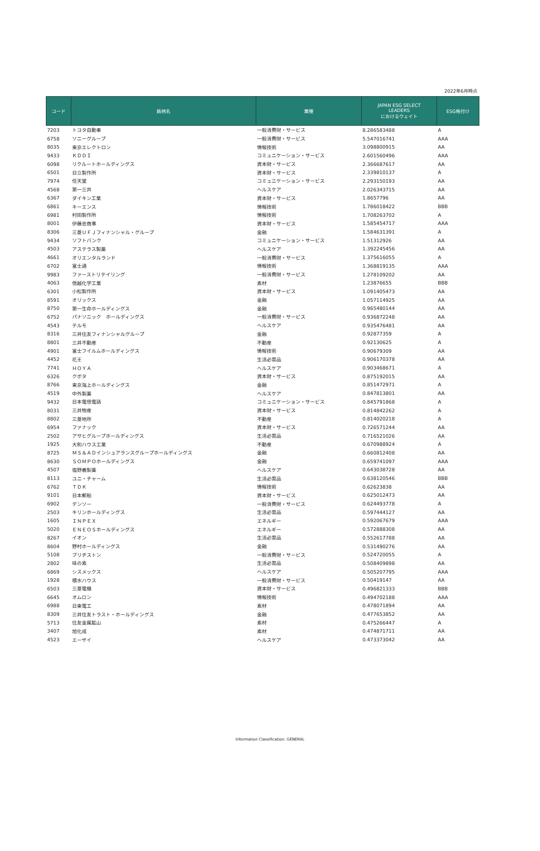2022年6月時点
| コード | 銘柄名 | 業種 | JAPAN ESG SELECT LEADERS におけるウェイト | ESG格付け |
| --- | --- | --- | --- | --- |
| 7203 | トヨタ自動車 | 一般消費財・サービス | 8.286583488 | A |
| 6758 | ソニーグループ | 一般消費財・サービス | 5.547016741 | AAA |
| 8035 | 東京エレクトロン | 情報技術 | 3.098800915 | AA |
| 9433 | ＫＤＤＩ | コミュニケーション・サービス | 2.601560496 | AAA |
| 6098 | リクルートホールディングス | 資本財・サービス | 2.366687617 | AA |
| 6501 | 日立製作所 | 資本財・サービス | 2.339810137 | A |
| 7974 | 任天堂 | コミュニケーション・サービス | 2.293150193 | AA |
| 4568 | 第一三共 | ヘルスケア | 2.026343715 | AA |
| 6367 | ダイキン工業 | 資本財・サービス | 1.8657796 | AA |
| 6861 | キーエンス | 情報技術 | 1.786018422 | BBB |
| 6981 | 村田製作所 | 情報技術 | 1.708263702 | A |
| 8001 | 伊藤忠商事 | 資本財・サービス | 1.585454717 | AAA |
| 8306 | 三菱ＵＦＪフィナンシャル・グループ | 金融 | 1.584631391 | A |
| 9434 | ソフトバンク | コミュニケーション・サービス | 1.51312926 | AA |
| 4503 | アステラス製薬 | ヘルスケア | 1.392245456 | AA |
| 4661 | オリエンタルランド | 一般消費財・サービス | 1.375616055 | A |
| 6702 | 富士通 | 情報技術 | 1.368819135 | AAA |
| 9983 | ファーストリテイリング | 一般消費財・サービス | 1.278109202 | AA |
| 4063 | 信越化学工業 | 素材 | 1.23876655 | BBB |
| 6301 | 小松製作所 | 資本財・サービス | 1.091405473 | AA |
| 8591 | オリックス | 金融 | 1.057114925 | AA |
| 8750 | 第一生命ホールディングス | 金融 | 0.965480144 | AA |
| 6752 | パナソニック ホールディングス | 一般消費財・サービス | 0.936872248 | AA |
| 4543 | テルモ | ヘルスケア | 0.935476481 | AA |
| 8316 | 三井住友フィナンシャルグループ | 金融 | 0.92877359 | A |
| 8801 | 三井不動産 | 不動産 | 0.92130625 | A |
| 4901 | 富士フイルムホールディングス | 情報技術 | 0.90679309 | AA |
| 4452 | 花王 | 生活必需品 | 0.906170378 | AA |
| 7741 | ＨＯＹＡ | ヘルスケア | 0.903468671 | A |
| 6326 | クボタ | 資本財・サービス | 0.875192015 | AA |
| 8766 | 東京海上ホールディングス | 金融 | 0.851472971 | A |
| 4519 | 中外製薬 | ヘルスケア | 0.847813801 | AA |
| 9432 | 日本電信電話 | コミュニケーション・サービス | 0.845791868 | A |
| 8031 | 三井物産 | 資本財・サービス | 0.814842262 | A |
| 8802 | 三菱地所 | 不動産 | 0.814020218 | A |
| 6954 | ファナック | 資本財・サービス | 0.726571244 | AA |
| 2502 | アサヒグループホールディングス | 生活必需品 | 0.716521026 | AA |
| 1925 | 大和ハウス工業 | 不動産 | 0.670988924 | A |
| 8725 | ＭＳ＆ＡＤインシュアランスグループホールディングス | 金融 | 0.660812408 | AA |
| 8630 | ＳＯＭＰＯホールディングス | 金融 | 0.659741097 | AAA |
| 4507 | 塩野義製薬 | ヘルスケア | 0.643038728 | AA |
| 8113 | ユニ・チャーム | 生活必需品 | 0.638120546 | BBB |
| 6762 | ＴＤＫ | 情報技術 | 0.62623838 | AA |
| 9101 | 日本郵船 | 資本財・サービス | 0.625012473 | AA |
| 6902 | デンソー | 一般消費財・サービス | 0.624493778 | A |
| 2503 | キリンホールディングス | 生活必需品 | 0.597444127 | AA |
| 1605 | ＩＮＰＥＸ | エネルギー | 0.592067679 | AAA |
| 5020 | ＥＮＥＯＳホールディングス | エネルギー | 0.572888308 | AA |
| 8267 | イオン | 生活必需品 | 0.552617788 | AA |
| 8604 | 野村ホールディングス | 金融 | 0.531490276 | AA |
| 5108 | ブリヂストン | 一般消費財・サービス | 0.524720055 | A |
| 2802 | 味の素 | 生活必需品 | 0.508409898 | AA |
| 6869 | シスメックス | ヘルスケア | 0.505207795 | AAA |
| 1928 | 積水ハウス | 一般消費財・サービス | 0.50419147 | AA |
| 6503 | 三菱電機 | 資本財・サービス | 0.496821333 | BBB |
| 6645 | オムロン | 情報技術 | 0.494702188 | AAA |
| 6988 | 日東電工 | 素材 | 0.478071894 | AA |
| 8309 | 三井住友トラスト・ホールディングス | 金融 | 0.477653852 | AA |
| 5713 | 住友金属鉱山 | 素材 | 0.475266447 | A |
| 3407 | 旭化成 | 素材 | 0.474871711 | AA |
| 4523 | エーザイ | ヘルスケア | 0.473373042 | AA |
Information Classification: GENERAL